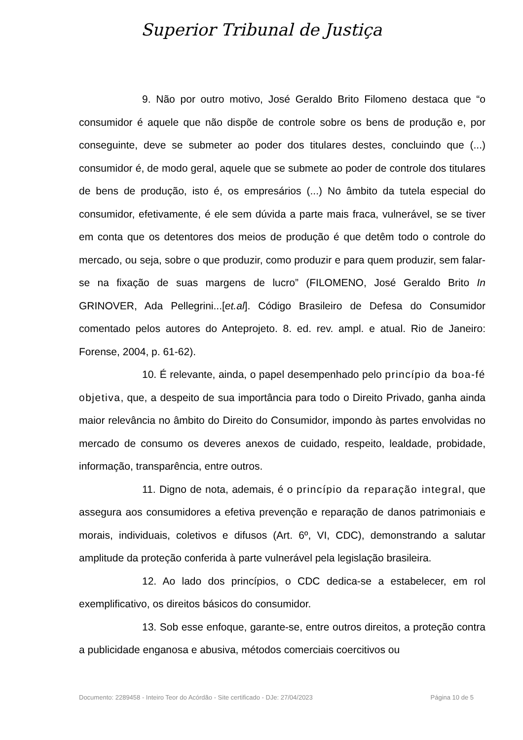Superior Tribunal de Justiça
9. Não por outro motivo, José Geraldo Brito Filomeno destaca que “o consumidor é aquele que não dispõe de controle sobre os bens de produção e, por conseguinte, deve se submeter ao poder dos titulares destes, concluindo que (...) consumidor é, de modo geral, aquele que se submete ao poder de controle dos titulares de bens de produção, isto é, os empresários (...) No âmbito da tutela especial do consumidor, efetivamente, é ele sem dúvida a parte mais fraca, vulnerável, se se tiver em conta que os detentores dos meios de produção é que detêm todo o controle do mercado, ou seja, sobre o que produzir, como produzir e para quem produzir, sem falar-se na fixação de suas margens de lucro” (FILOMENO, José Geraldo Brito In GRINOVER, Ada Pellegrini...[et.al]. Código Brasileiro de Defesa do Consumidor comentado pelos autores do Anteprojeto. 8. ed. rev. ampl. e atual. Rio de Janeiro: Forense, 2004, p. 61-62).
10. É relevante, ainda, o papel desempenhado pelo princípio da boa-fé objetiva, que, a despeito de sua importância para todo o Direito Privado, ganha ainda maior relevância no âmbito do Direito do Consumidor, impondo às partes envolvidas no mercado de consumo os deveres anexos de cuidado, respeito, lealdade, probidade, informação, transparência, entre outros.
11. Digno de nota, ademais, é o princípio da reparação integral, que assegura aos consumidores a efetiva prevenção e reparação de danos patrimoniais e morais, individuais, coletivos e difusos (Art. 6º, VI, CDC), demonstrando a salutar amplitude da proteção conferida à parte vulnerável pela legislação brasileira.
12. Ao lado dos princípios, o CDC dedica-se a estabelecer, em rol exemplificativo, os direitos básicos do consumidor.
13. Sob esse enfoque, garante-se, entre outros direitos, a proteção contra a publicidade enganosa e abusiva, métodos comerciais coercitivos ou
Documento: 2289458 - Inteiro Teor do Acórdão - Site certificado - DJe: 27/04/2023 Página 10 de 5